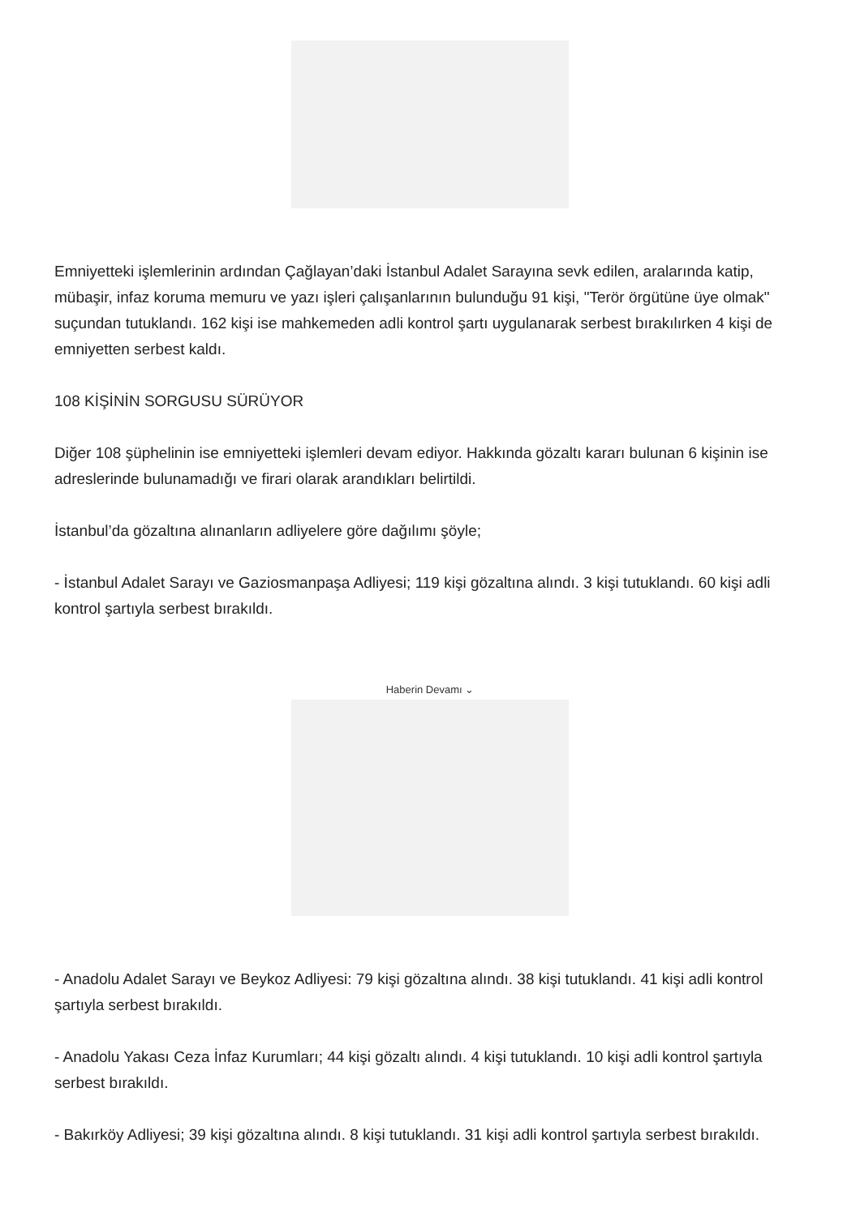Emniyetteki işlemlerinin ardından Çağlayan’daki İstanbul Adalet Sarayına sevk edilen, aralarında katip, mübaşir, infaz koruma memuru ve yazı işleri çalışanlarının bulunduğu 91 kişi, "Terör örgütüne üye olmak" suçundan tutuklandı. 162 kişi ise mahkemeden adli kontrol şartı uygulanarak serbest bırakılırken 4 kişi de emniyetten serbest kaldı.
108 KİŞİNİN SORGUSU SÜRÜYOR
Diğer 108 şüphelinin ise emniyetteki işlemleri devam ediyor. Hakkında gözaltı kararı bulunan 6 kişinin ise adreslerinde bulunamadığı ve firari olarak arandıkları belirtildi.
İstanbul’da gözaltına alınanların adliyelere göre dağılımı şöyle;
- İstanbul Adalet Sarayı ve Gaziosmanpaşa Adliyesi; 119 kişi gözaltına alındı. 3 kişi tutuklandı. 60 kişi adli kontrol şartıyla serbest bırakıldı.
Haberin Devamı ⌄
- Anadolu Adalet Sarayı ve Beykoz Adliyesi: 79 kişi gözaltına alındı. 38 kişi tutuklandı. 41 kişi adli kontrol şartıyla serbest bırakıldı.
- Anadolu Yakası Ceza İnfaz Kurumları; 44 kişi gözaltı alındı. 4 kişi tutuklandı. 10 kişi adli kontrol şartıyla serbest bırakıldı.
- Bakırköy Adliyesi; 39 kişi gözaltına alındı. 8 kişi tutuklandı. 31 kişi adli kontrol şartıyla serbest bırakıldı.